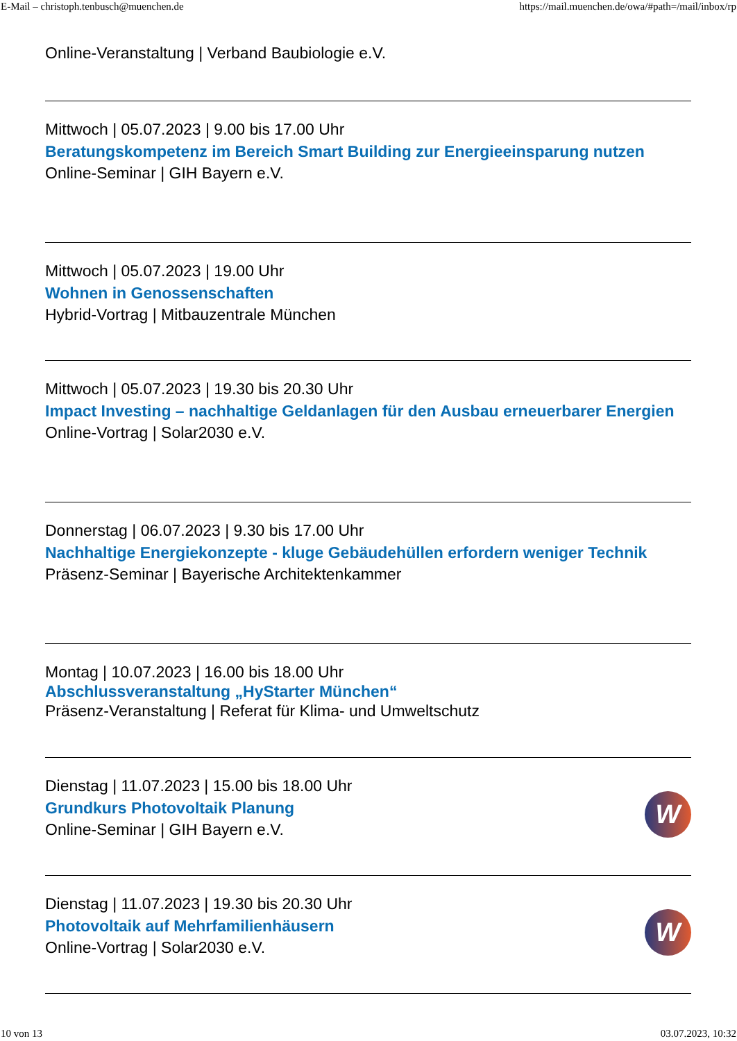E-Mail – christoph.tenbusch@muenchen.de https://mail.muenchen.de/owa/#path=/mail/inbox/rp
Online-Veranstaltung | Verband Baubiologie e.V.
Mittwoch | 05.07.2023 | 9.00 bis 17.00 Uhr
Beratungskompetenz im Bereich Smart Building zur Energieeinsparung nutzen
Online-Seminar | GIH Bayern e.V.
Mittwoch | 05.07.2023 | 19.00 Uhr
Wohnen in Genossenschaften
Hybrid-Vortrag | Mitbauzentrale München
Mittwoch | 05.07.2023 | 19.30 bis 20.30 Uhr
Impact Investing – nachhaltige Geldanlagen für den Ausbau erneuerbarer Energien
Online-Vortrag | Solar2030 e.V.
Donnerstag | 06.07.2023 | 9.30 bis 17.00 Uhr
Nachhaltige Energiekonzepte - kluge Gebäudehüllen erfordern weniger Technik
Präsenz-Seminar | Bayerische Architektenkammer
Montag | 10.07.2023 | 16.00 bis 18.00 Uhr
Abschlussveranstaltung „HyStarter München“
Präsenz-Veranstaltung | Referat für Klima- und Umweltschutz
W
Dienstag | 11.07.2023 | 15.00 bis 18.00 Uhr
Grundkurs Photovoltaik Planung
Online-Seminar | GIH Bayern e.V.
W
Dienstag | 11.07.2023 | 19.30 bis 20.30 Uhr
Photovoltaik auf Mehrfamilienhäusern
Online-Vortrag | Solar2030 e.V.
10 von 13 03.07.2023, 10:32